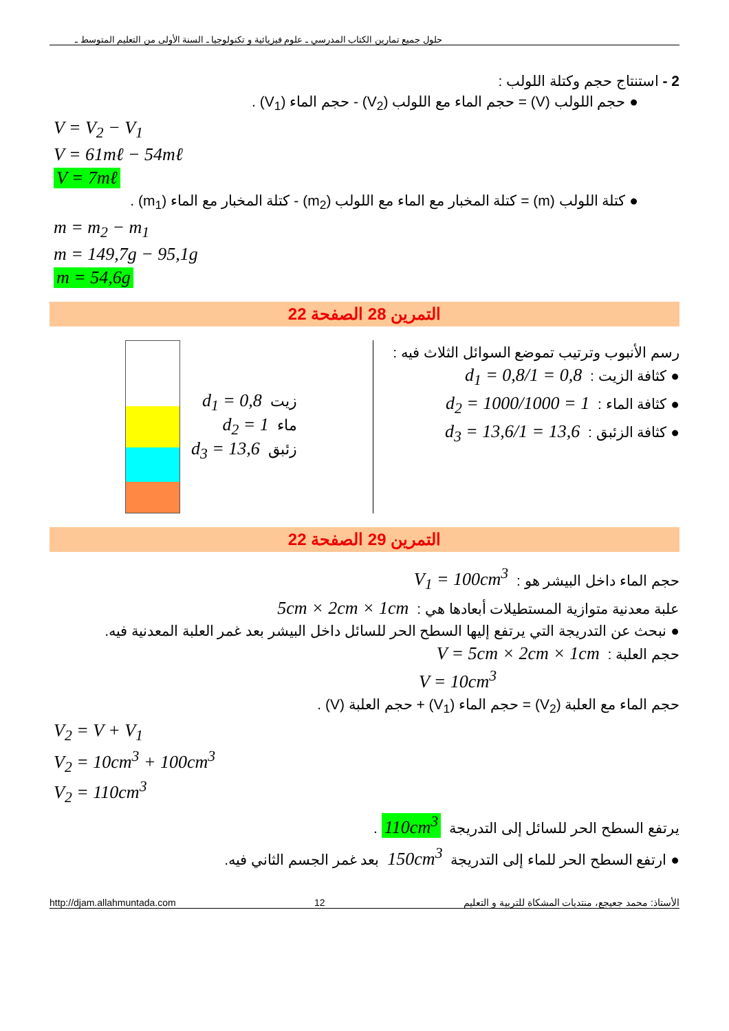حلول جميع تمارين الكتاب المدرسي ـ علوم فيزيائية و تكنولوجيا ـ السنة الأولى من التعليم المتوسط ـ
2 - استنتاج حجم وكتلة اللولب :
● حجم اللولب (V) = حجم الماء مع اللولب (V<sub>2</sub>) - حجم الماء (V<sub>1</sub>) .
V = V<sub>2</sub> − V<sub>1</sub>
V = 61mℓ − 54mℓ
V = 7mℓ
● كتلة اللولب (m) = كتلة المخبار مع الماء مع اللولب (m<sub>2</sub>) - كتلة المخبار مع الماء (m<sub>1</sub>) .
m = m<sub>2</sub> − m<sub>1</sub>
m = 149,7g − 95,1g
m = 54,6g
التمرين 28 الصفحة 22
رسم الأنبوب وترتيب تموضع السوائل الثلاث فيه :
● كثافة الزيت : d<sub>1</sub> = 0,8/1 = 0,8
● كثافة الماء : d<sub>2</sub> = 1000/1000 = 1
● كثافة الزئبق : d<sub>3</sub> = 13,6/1 = 13,6
زيت d<sub>1</sub> = 0,8
ماء d<sub>2</sub> = 1
زئبق d<sub>3</sub> = 13,6
التمرين 29 الصفحة 22
حجم الماء داخل البيشر هو : V<sub>1</sub> = 100cm<sup>3</sup>
علبة معدنية متوازية المستطيلات أبعادها هي : 5cm × 2cm × 1cm
● نبحث عن التدريجة التي يرتفع إليها السطح الحر للسائل داخل البيشر بعد غمر العلبة المعدنية فيه.
حجم العلبة : V = 5cm × 2cm × 1cm
V = 10cm<sup>3</sup>
حجم الماء مع العلبة (V<sub>2</sub>) = حجم الماء (V<sub>1</sub>) + حجم العلبة (V) .
V<sub>2</sub> = V + V<sub>1</sub>
V<sub>2</sub> = 10cm<sup>3</sup> + 100cm<sup>3</sup>
V<sub>2</sub> = 110cm<sup>3</sup>
يرتفع السطح الحر للسائل إلى التدريجة 110cm<sup>3</sup>.
● ارتفع السطح الحر للماء إلى التدريجة 150cm<sup>3</sup> بعد غمر الجسم الثاني فيه.
http://djam.allahmuntada.com 12 الأستاذ: محمد جعيجع، منتديات المشكاة للتربية و التعليم